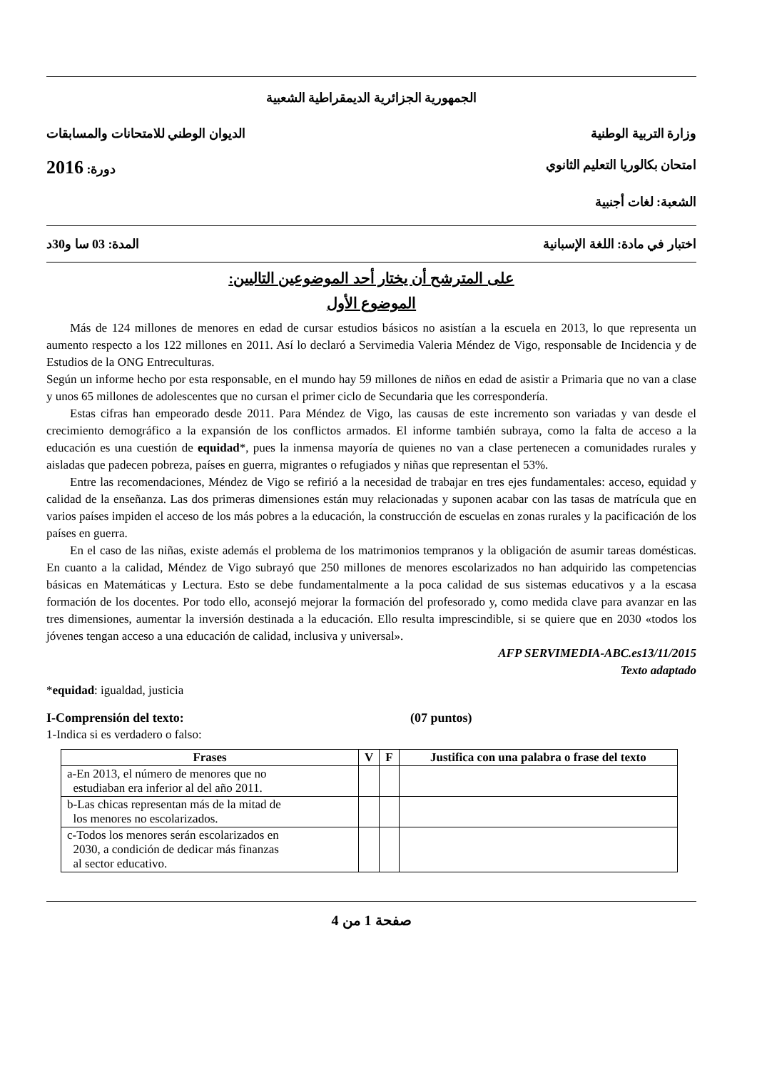الجمهورية الجزائرية الديمقراطية الشعبية
وزارة التربية الوطنية الديوان الوطني للامتحانات والمسابقات
امتحان بكالوريا التعليم الثانوي دورة: 2016
الشعبة: لغات أجنبية
اختبار في مادة: اللغة الإسبانية المدة: 03 سا و30د
على المترشح أن يختار أحد الموضوعين التاليين:
الموضوع الأول
Más de 124 millones de menores en edad de cursar estudios básicos no asistían a la escuela en 2013, lo que representa un aumento respecto a los 122 millones en 2011. Así lo declaró a Servimedia Valeria Méndez de Vigo, responsable de Incidencia y de Estudios de la ONG Entreculturas.
Según un informe hecho por esta responsable, en el mundo hay 59 millones de niños en edad de asistir a Primaria que no van a clase y unos 65 millones de adolescentes que no cursan el primer ciclo de Secundaria que les correspondería.
Estas cifras han empeorado desde 2011. Para Méndez de Vigo, las causas de este incremento son variadas y van desde el crecimiento demográfico a la expansión de los conflictos armados. El informe también subraya, como la falta de acceso a la educación es una cuestión de equidad*, pues la inmensa mayoría de quienes no van a clase pertenecen a comunidades rurales y aisladas que padecen pobreza, países en guerra, migrantes o refugiados y niñas que representan el 53%.
Entre las recomendaciones, Méndez de Vigo se refirió a la necesidad de trabajar en tres ejes fundamentales: acceso, equidad y calidad de la enseñanza. Las dos primeras dimensiones están muy relacionadas y suponen acabar con las tasas de matrícula que en varios países impiden el acceso de los más pobres a la educación, la construcción de escuelas en zonas rurales y la pacificación de los países en guerra.
En el caso de las niñas, existe además el problema de los matrimonios tempranos y la obligación de asumir tareas domésticas. En cuanto a la calidad, Méndez de Vigo subrayó que 250 millones de menores escolarizados no han adquirido las competencias básicas en Matemáticas y Lectura. Esto se debe fundamentalmente a la poca calidad de sus sistemas educativos y a la escasa formación de los docentes. Por todo ello, aconsejó mejorar la formación del profesorado y, como medida clave para avanzar en las tres dimensiones, aumentar la inversión destinada a la educación. Ello resulta imprescindible, si se quiere que en 2030 «todos los jóvenes tengan acceso a una educación de calidad, inclusiva y universal».
AFP SERVIMEDIA-ABC.es13/11/2015
Texto adaptado
*equidad: igualdad, justicia
I-Comprensión del texto: (07 puntos)
1-Indica si es verdadero o falso:
| Frases | V | F | Justifica con una palabra o frase del texto |
| --- | --- | --- | --- |
| a-En 2013, el número de menores que no estudiaban era inferior al del año 2011. | | | |
| b-Las chicas representan más de la mitad de los menores no escolarizados. | | | |
| c-Todos los menores serán escolarizados en 2030, a condición de dedicar más finanzas al sector educativo. | | | |
صفحة 1 من 4